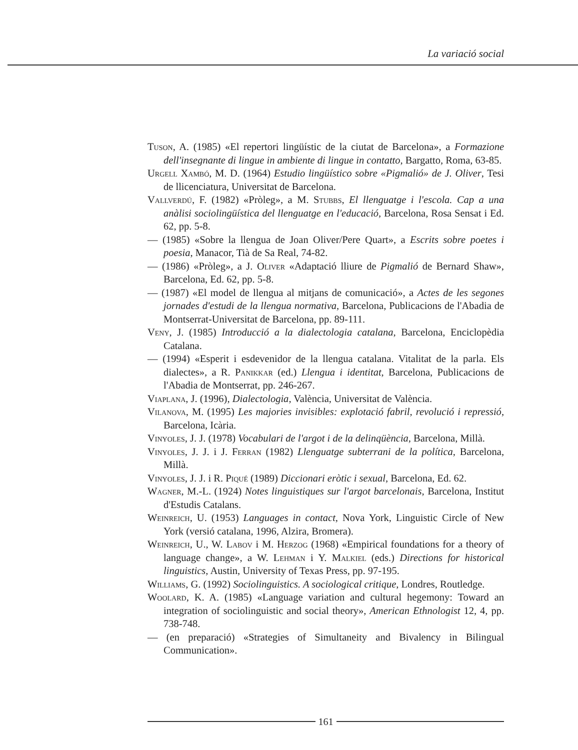La variació social
Tuson, A. (1985) «El repertori lingüístic de la ciutat de Barcelona», a Formazione dell'insegnante di lingue in ambiente di lingue in contatto, Bargatto, Roma, 63-85.
Urgell Xambó, M. D. (1964) Estudio lingüístico sobre «Pigmalió» de J. Oliver, Tesi de llicenciatura, Universitat de Barcelona.
Vallverdú, F. (1982) «Pròleg», a M. Stubbs, El llenguatge i l'escola. Cap a una anàlisi sociolingüística del llenguatge en l'educació, Barcelona, Rosa Sensat i Ed. 62, pp. 5-8.
— (1985) «Sobre la llengua de Joan Oliver/Pere Quart», a Escrits sobre poetes i poesia, Manacor, Tià de Sa Real, 74-82.
— (1986) «Pròleg», a J. Oliver «Adaptació lliure de Pigmalió de Bernard Shaw», Barcelona, Ed. 62, pp. 5-8.
— (1987) «El model de llengua al mitjans de comunicació», a Actes de les segones jornades d'estudi de la llengua normativa, Barcelona, Publicacions de l'Abadia de Montserrat-Universitat de Barcelona, pp. 89-111.
Veny, J. (1985) Introducció a la dialectologia catalana, Barcelona, Enciclopèdia Catalana.
— (1994) «Esperit i esdevenidor de la llengua catalana. Vitalitat de la parla. Els dialectes», a R. Panikkar (ed.) Llengua i identitat, Barcelona, Publicacions de l'Abadia de Montserrat, pp. 246-267.
Viaplana, J. (1996), Dialectologia, València, Universitat de València.
Vilanova, M. (1995) Les majories invisibles: explotació fabril, revolució i repressió, Barcelona, Icària.
Vinyoles, J. J. (1978) Vocabulari de l'argot i de la delinqüència, Barcelona, Millà.
Vinyoles, J. J. i J. Ferran (1982) Llenguatge subterrani de la política, Barcelona, Millà.
Vinyoles, J. J. i R. Piqué (1989) Diccionari eròtic i sexual, Barcelona, Ed. 62.
Wagner, M.-L. (1924) Notes linguistiques sur l'argot barcelonais, Barcelona, Institut d'Estudis Catalans.
Weinreich, U. (1953) Languages in contact, Nova York, Linguistic Circle of New York (versió catalana, 1996, Alzira, Bromera).
Weinreich, U., W. Labov i M. Herzog (1968) «Empirical foundations for a theory of language change», a W. Lehman i Y. Malkiel (eds.) Directions for historical linguistics, Austin, University of Texas Press, pp. 97-195.
Williams, G. (1992) Sociolinguistics. A sociological critique, Londres, Routledge.
Woolard, K. A. (1985) «Language variation and cultural hegemony: Toward an integration of sociolinguistic and social theory», American Ethnologist 12, 4, pp. 738-748.
— (en preparació) «Strategies of Simultaneity and Bivalency in Bilingual Communication».
161